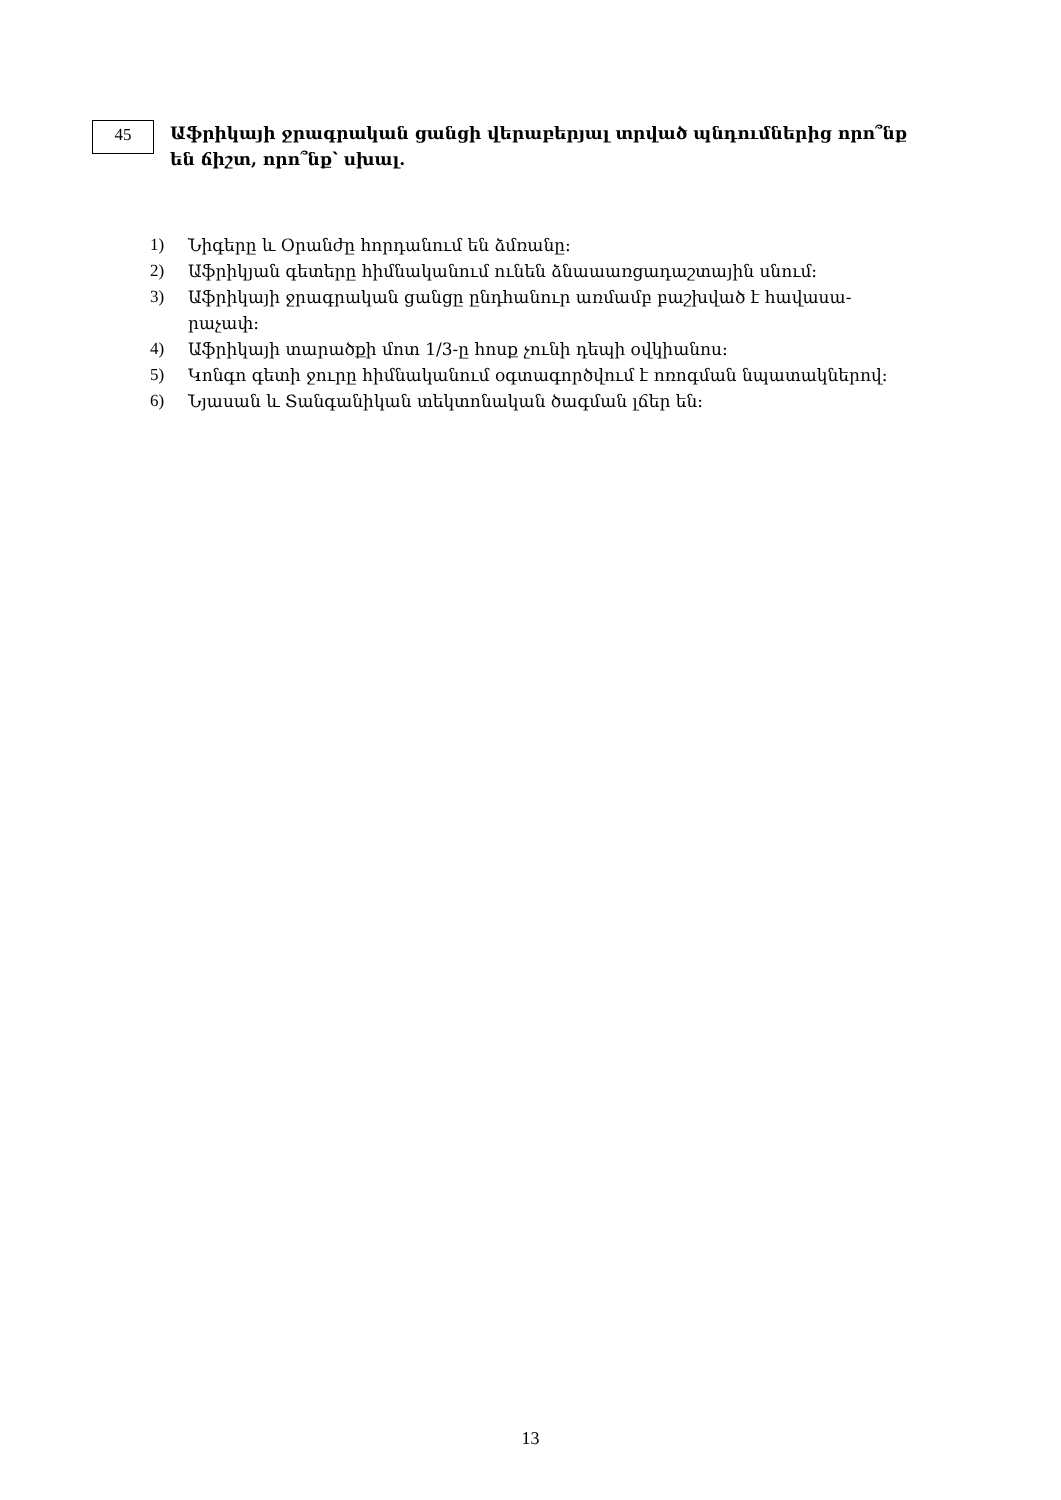45
Աֆրիկայի ջրագրական ցանցի վերաբերյալ տրված պնդումներից որո՞նք են ճիշտ, որո՞նք՝ սխալ.
1) Նիգերը և Օրանժը հորդանում են ձմռանը:
2) Աֆրիկյան գետերը հիմնականում ունեն ձնաաառցադաշտային սնում:
3) Աֆրիկայի ջրագրական ցանցը ընդհանուր առմամբ բաշխված է հավասա-
րաչափ:
4) Աֆրիկայի տարածքի մոտ 1/3-ը հոսք չունի դեպի օվկիանոս:
5) Կոնգո գետի ջուրը հիմնականում օգտագործվում է ոռոգման նպատակներով:
6) Նյասան և Տանգանիկան տեկտոնական ծագման լճեր են:
13